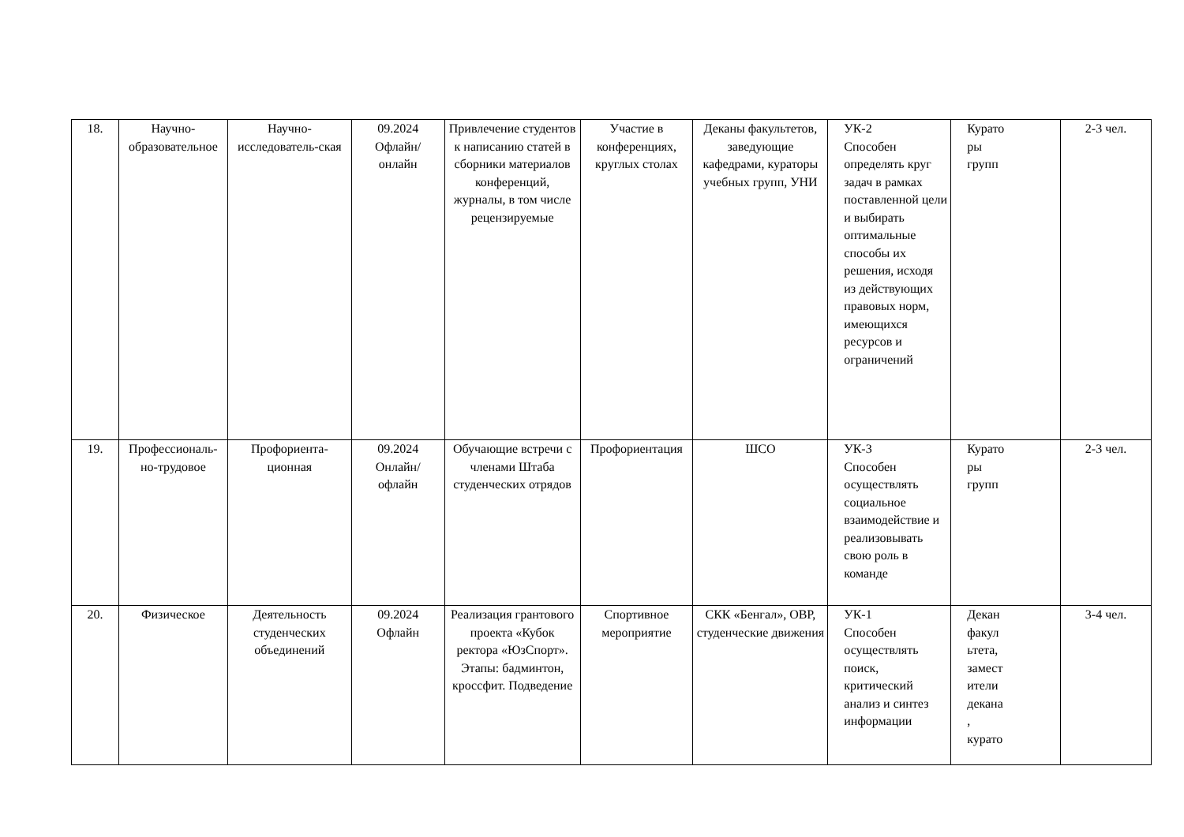| 18. | Научно-образовательное | Научно-исследователь-ская | 09.2024 Офлайн/ онлайн | Привлечение студентов к написанию статей в сборники материалов конференций, журналы, в том числе рецензируемые | Участие в конференциях, круглых столах | Деканы факультетов, заведующие кафедрами, кураторы учебных групп, УНИ | УК-2 Способен определять круг задач в рамках поставленной цели и выбирать оптимальные способы их решения, исходя из действующих правовых норм, имеющихся ресурсов и ограничений | Курато ры групп | 2-3 чел. |
| 19. | Профессиональ-но-трудовое | Профориента-ционная | 09.2024 Онлайн/ офлайн | Обучающие встречи с членами Штаба студенческих отрядов | Профориентация | ШСО | УК-3 Способен осуществлять социальное взаимодействие и реализовывать свою роль в команде | Курато ры групп | 2-3 чел. |
| 20. | Физическое | Деятельность студенческих объединений | 09.2024 Офлайн | Реализация грантового проекта «Кубок ректора «ЮзСпорт». Этапы: бадминтон, кроссфит. Подведение | Спортивное мероприятие | СКК «Бенгал», ОВР, студенческие движения | УК-1 Способен осуществлять поиск, критический анализ и синтез информации | Декан факул ьтета, замест ители декана , курато | 3-4 чел. |